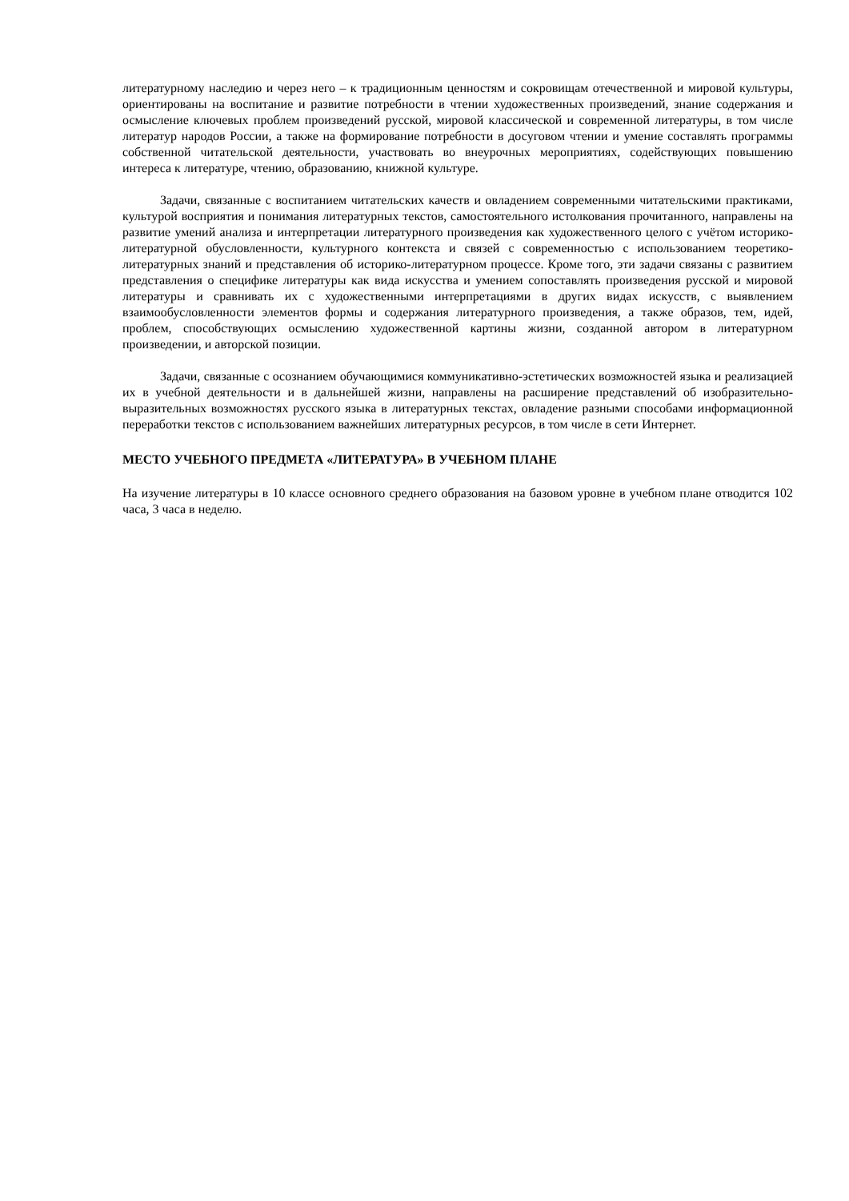литературному наследию и через него – к традиционным ценностям и сокровищам отечественной и мировой культуры, ориентированы на воспитание и развитие потребности в чтении художественных произведений, знание содержания и осмысление ключевых проблем произведений русской, мировой классической и современной литературы, в том числе литератур народов России, а также на формирование потребности в досуговом чтении и умение составлять программы собственной читательской деятельности, участвовать во внеурочных мероприятиях, содействующих повышению интереса к литературе, чтению, образованию, книжной культуре.
Задачи, связанные с воспитанием читательских качеств и овладением современными читательскими практиками, культурой восприятия и понимания литературных текстов, самостоятельного истолкования прочитанного, направлены на развитие умений анализа и интерпретации литературного произведения как художественного целого с учётом историко-литературной обусловленности, культурного контекста и связей с современностью с использованием теоретико-литературных знаний и представления об историко-литературном процессе. Кроме того, эти задачи связаны с развитием представления о специфике литературы как вида искусства и умением сопоставлять произведения русской и мировой литературы и сравнивать их с художественными интерпретациями в других видах искусств, с выявлением взаимообусловленности элементов формы и содержания литературного произведения, а также образов, тем, идей, проблем, способствующих осмыслению художественной картины жизни, созданной автором в литературном произведении, и авторской позиции.
Задачи, связанные с осознанием обучающимися коммуникативно-эстетических возможностей языка и реализацией их в учебной деятельности и в дальнейшей жизни, направлены на расширение представлений об изобразительно-выразительных возможностях русского языка в литературных текстах, овладение разными способами информационной переработки текстов с использованием важнейших литературных ресурсов, в том числе в сети Интернет.
МЕСТО УЧЕБНОГО ПРЕДМЕТА «ЛИТЕРАТУРА» В УЧЕБНОМ ПЛАНЕ
На изучение литературы в 10 классе основного среднего образования на базовом уровне в учебном плане отводится 102 часа, 3 часа в неделю.